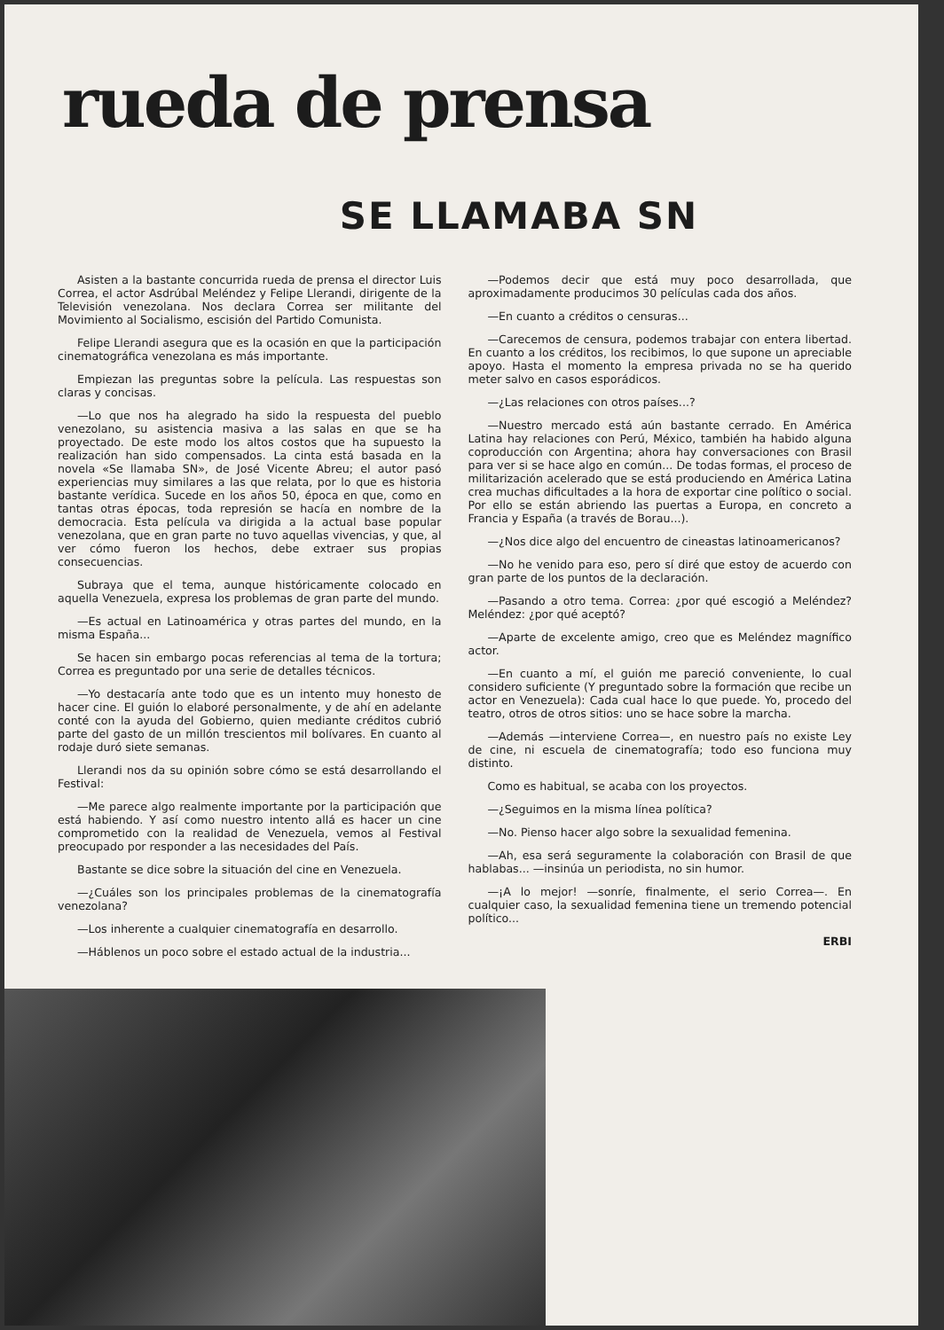rueda de prensa
SE LLAMABA SN
Asisten a la bastante concurrida rueda de prensa el director Luis Correa, el actor Asdrúbal Meléndez y Felipe Llerandi, dirigente de la Televisión venezolana. Nos declara Correa ser militante del Movimiento al Socialismo, escisión del Partido Comunista.
Felipe Llerandi asegura que es la ocasión en que la participación cinematográfica venezolana es más importante.
Empiezan las preguntas sobre la película. Las respuestas son claras y concisas.
—Lo que nos ha alegrado ha sido la respuesta del pueblo venezolano, su asistencia masiva a las salas en que se ha proyectado. De este modo los altos costos que ha supuesto la realización han sido compensados. La cinta está basada en la novela «Se llamaba SN», de José Vicente Abreu; el autor pasó experiencias muy similares a las que relata, por lo que es historia bastante verídica. Sucede en los años 50, época en que, como en tantas otras épocas, toda represión se hacía en nombre de la democracia. Esta película va dirigida a la actual base popular venezolana, que en gran parte no tuvo aquellas vivencias, y que, al ver cómo fueron los hechos, debe extraer sus propias consecuencias.
Subraya que el tema, aunque históricamente colocado en aquella Venezuela, expresa los problemas de gran parte del mundo.
—Es actual en Latinoamérica y otras partes del mundo, en la misma España...
Se hacen sin embargo pocas referencias al tema de la tortura; Correa es preguntado por una serie de detalles técnicos.
—Yo destacaría ante todo que es un intento muy honesto de hacer cine. El guión lo elaboré personalmente, y de ahí en adelante conté con la ayuda del Gobierno, quien mediante créditos cubrió parte del gasto de un millón trescientos mil bolívares. En cuanto al rodaje duró siete semanas.
Llerandi nos da su opinión sobre cómo se está desarrollando el Festival:
—Me parece algo realmente importante por la participación que está habiendo. Y así como nuestro intento allá es hacer un cine comprometido con la realidad de Venezuela, vemos al Festival preocupado por responder a las necesidades del País.
Bastante se dice sobre la situación del cine en Venezuela.
—¿Cuáles son los principales problemas de la cinematografía venezolana?
—Los inherente a cualquier cinematografía en desarrollo.
—Háblenos un poco sobre el estado actual de la industria...
—Podemos decir que está muy poco desarrollada, que aproximadamente producimos 30 películas cada dos años.
—En cuanto a créditos o censuras...
—Carecemos de censura, podemos trabajar con entera libertad. En cuanto a los créditos, los recibimos, lo que supone un apreciable apoyo. Hasta el momento la empresa privada no se ha querido meter salvo en casos esporádicos.
—¿Las relaciones con otros países...?
—Nuestro mercado está aún bastante cerrado. En América Latina hay relaciones con Perú, México, también ha habido alguna coproducción con Argentina; ahora hay conversaciones con Brasil para ver si se hace algo en común... De todas formas, el proceso de militarización acelerado que se está produciendo en América Latina crea muchas dificultades a la hora de exportar cine político o social. Por ello se están abriendo las puertas a Europa, en concreto a Francia y España (a través de Borau...).
—¿Nos dice algo del encuentro de cineastas latinoamericanos?
—No he venido para eso, pero sí diré que estoy de acuerdo con gran parte de los puntos de la declaración.
—Pasando a otro tema. Correa: ¿por qué escogió a Meléndez? Meléndez: ¿por qué aceptó?
—Aparte de excelente amigo, creo que es Meléndez magnífico actor.
—En cuanto a mí, el guión me pareció conveniente, lo cual considero suficiente (Y preguntado sobre la formación que recibe un actor en Venezuela): Cada cual hace lo que puede. Yo, procedo del teatro, otros de otros sitios: uno se hace sobre la marcha.
—Además —interviene Correa—, en nuestro país no existe Ley de cine, ni escuela de cinematografía; todo eso funciona muy distinto.
Como es habitual, se acaba con los proyectos.
—¿Seguimos en la misma línea política?
—No. Pienso hacer algo sobre la sexualidad femenina.
—Ah, esa será seguramente la colaboración con Brasil de que hablabas... —insinúa un periodista, no sin humor.
—¡A lo mejor! —sonríe, finalmente, el serio Correa—. En cualquier caso, la sexualidad femenina tiene un tremendo potencial político...
ERBI